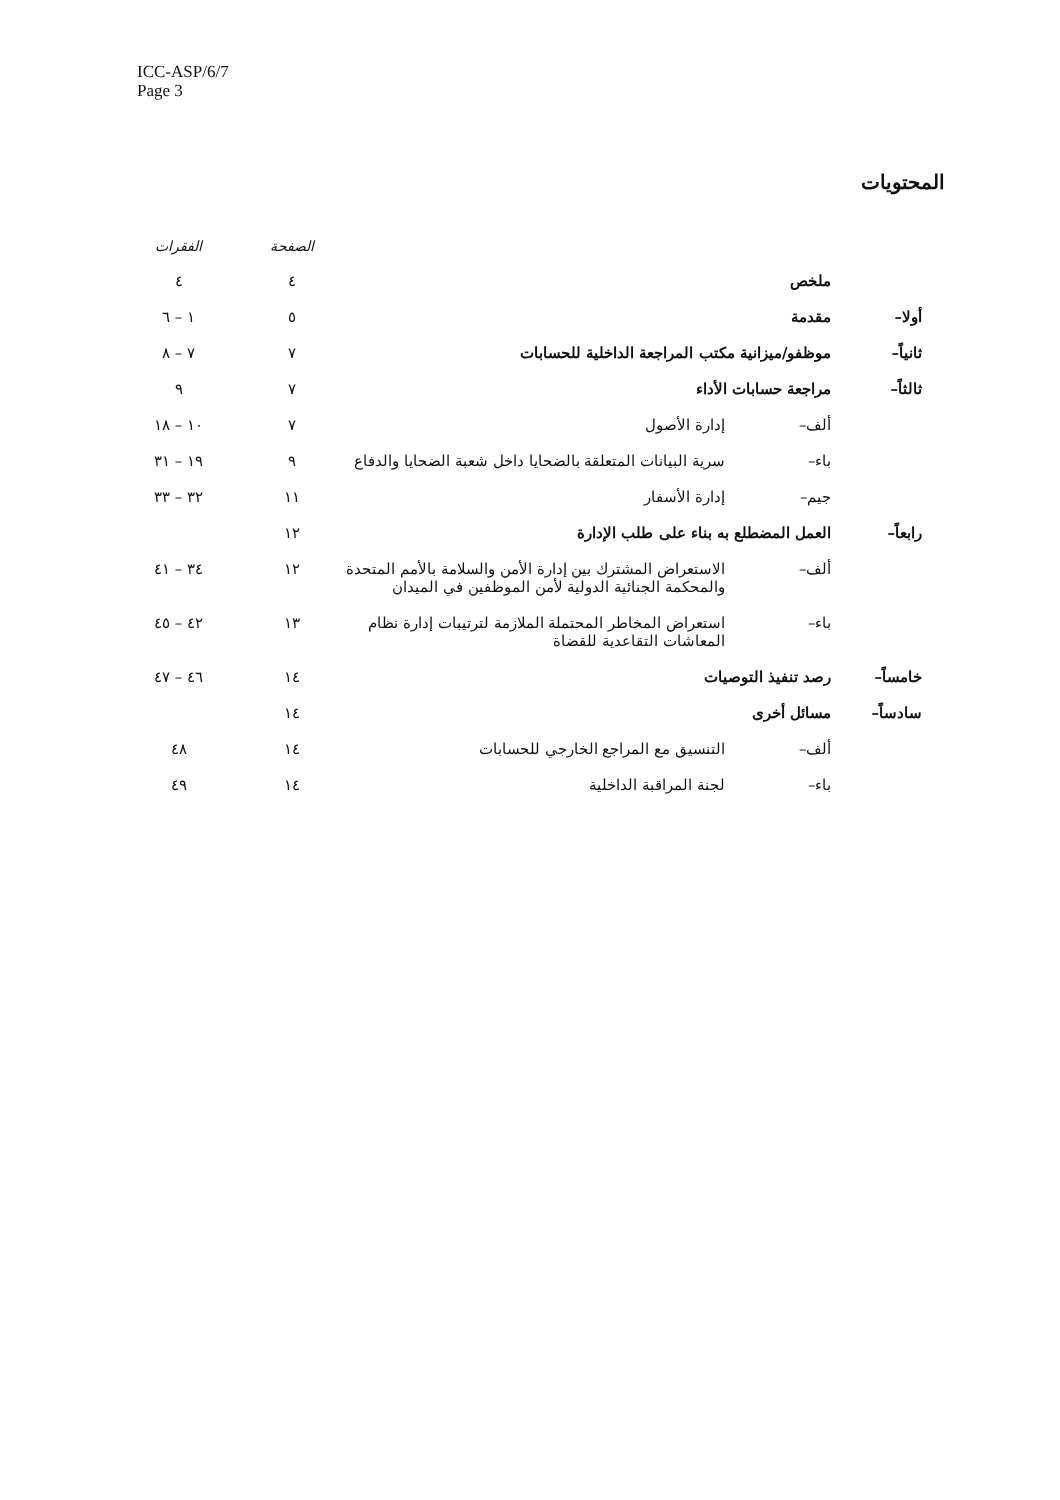ICC-ASP/6/7
Page 3
المحتويات
| | | | الصفحة | الفقرات |
| --- | --- | --- | --- | --- |
| | ملخص | | ٤ | ٤ |
| أولا– | مقدمة | | ٥ | ١ – ٦ |
| ثانياً– | موظفو/ميزانية مكتب المراجعة الداخلية للحسابات | | ٧ | ٧ – ٨ |
| ثالثاً– | مراجعة حسابات الأداء | | ٧ | ٩ |
| | ألف– | إدارة الأصول | ٧ | ١٠ – ١٨ |
| | باء– | سرية البيانات المتعلقة بالضحايا داخل شعبة الضحايا والدفاع | ٩ | ١٩ – ٣١ |
| | جيم– | إدارة الأسفار | ١١ | ٣٢ – ٣٣ |
| رابعاً– | العمل المضطلع به بناء على طلب الإدارة | | ١٢ | |
| | ألف– | الاستعراض المشترك بين إدارة الأمن والسلامة بالأمم المتحدة والمحكمة الجنائية الدولية لأمن الموظفين في الميدان | ١٢ | ٣٤ – ٤١ |
| | باء– | استعراض المخاطر المحتملة الملازمة لترتيبات إدارة نظام المعاشات التقاعدية للقضاة | ١٣ | ٤٢ – ٤٥ |
| خامساً– | رصد تنفيذ التوصيات | | ١٤ | ٤٦ – ٤٧ |
| سادساً– | مسائل أخرى | | ١٤ | |
| | ألف– | التنسيق مع المراجع الخارجي للحسابات | ١٤ | ٤٨ |
| | باء– | لجنة المراقبة الداخلية | ١٤ | ٤٩ |